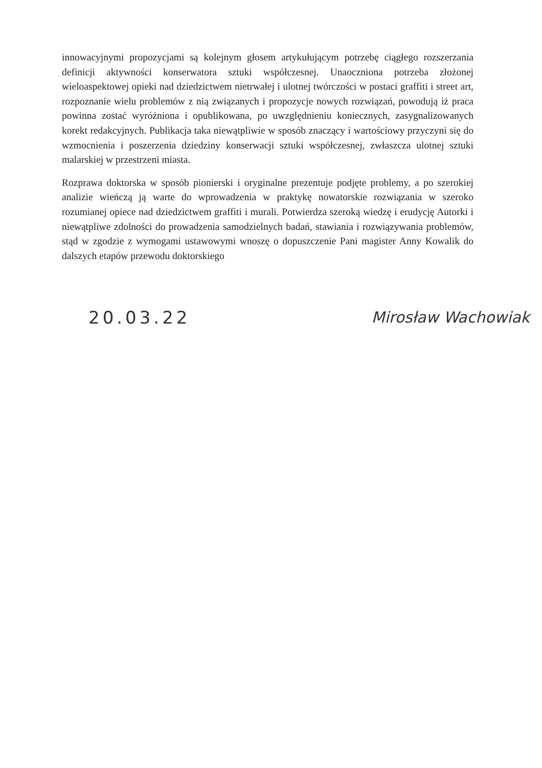innowacyjnymi propozycjami są kolejnym głosem artykułującym potrzebę ciągłego rozszerzania definicji aktywności konserwatora sztuki współczesnej. Unaoczniona potrzeba złożonej wieloaspektowej opieki nad dziedzictwem nietrwałej i ulotnej twórczości w postaci graffiti i street art, rozpoznanie wielu problemów z nią związanych i propozycje nowych rozwiązań, powodują iż praca powinna zostać wyróżniona i opublikowana, po uwzględnieniu koniecznych, zasygnalizowanych korekt redakcyjnych. Publikacja taka niewątpliwie w sposób znaczący i wartościowy przyczyni się do wzmocnienia i poszerzenia dziedziny konserwacji sztuki współczesnej, zwłaszcza ulotnej sztuki malarskiej w przestrzeni miasta.
Rozprawa doktorska w sposób pionierski i oryginalne prezentuje podjęte problemy, a po szerokiej analizie wieńczą ją warte do wprowadzenia w praktykę nowatorskie rozwiązania w szeroko rozumianej opiece nad dziedzictwem graffiti i murali. Potwierdza szeroką wiedzę i erudycję Autorki i niewątpliwe zdolności do prowadzenia samodzielnych badań, stawiania i rozwiązywania problemów, stąd w zgodzie z wymogami ustawowymi wnoszę o dopuszczenie Pani magister Anny Kowalik do dalszych etapów przewodu doktorskiego
20.03.22 Mirosław Wachowiak